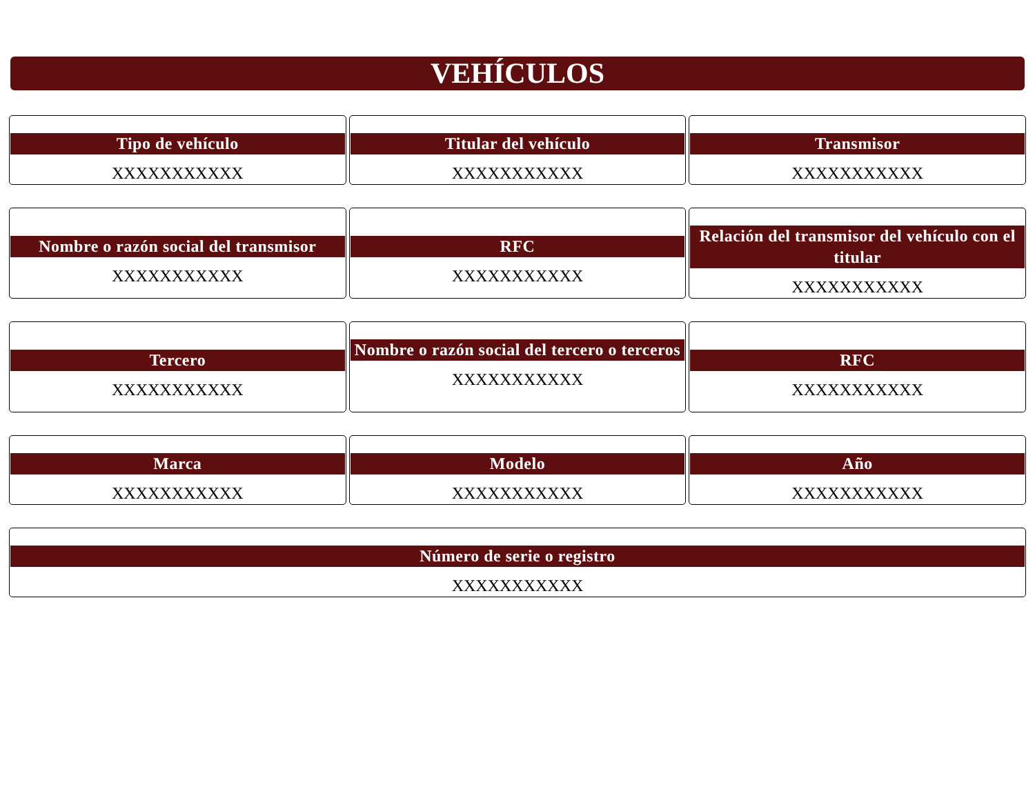VEHÍCULOS
Tipo de vehículo
XXXXXXXXXXX
Titular del vehículo
XXXXXXXXXXX
Transmisor
XXXXXXXXXXX
Nombre o razón social del transmisor
XXXXXXXXXXX
RFC
XXXXXXXXXXX
Relación del transmisor del vehículo con el titular
XXXXXXXXXXX
Tercero
XXXXXXXXXXX
Nombre o razón social del tercero o terceros
XXXXXXXXXXX
RFC
XXXXXXXXXXX
Marca
XXXXXXXXXXX
Modelo
XXXXXXXXXXX
Año
XXXXXXXXXXX
Número de serie o registro
XXXXXXXXXXX